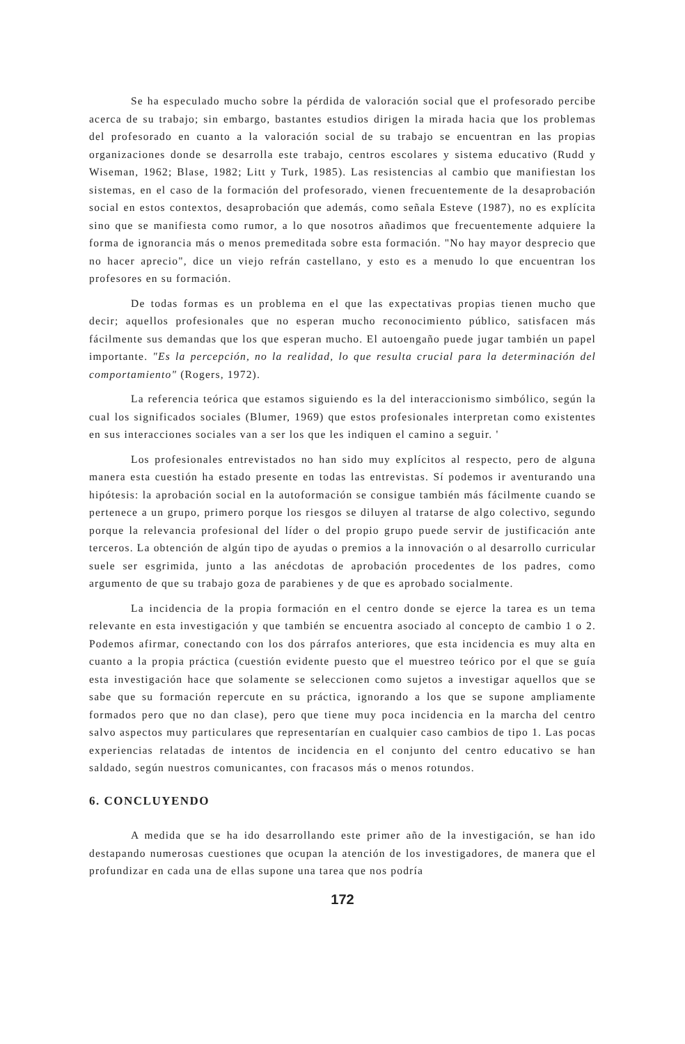Se ha especulado mucho sobre la pérdida de valoración social que el profesorado percibe acerca de su trabajo; sin embargo, bastantes estudios dirigen la mirada hacia que los problemas del profesorado en cuanto a la valoración social de su trabajo se encuentran en las propias organizaciones donde se desarrolla este trabajo, centros escolares y sistema educativo (Rudd y Wiseman, 1962; Blase, 1982; Litt y Turk, 1985). Las resistencias al cambio que manifiestan los sistemas, en el caso de la formación del profesorado, vienen frecuentemente de la desaprobación social en estos contextos, desaprobación que además, como señala Esteve (1987), no es explícita sino que se manifiesta como rumor, a lo que nosotros añadimos que frecuentemente adquiere la forma de ignorancia más o menos premeditada sobre esta formación. "No hay mayor desprecio que no hacer aprecio", dice un viejo refrán castellano, y esto es a menudo lo que encuentran los profesores en su formación.
De todas formas es un problema en el que las expectativas propias tienen mucho que decir; aquellos profesionales que no esperan mucho reconocimiento público, satisfacen más fácilmente sus demandas que los que esperan mucho. El autoengaño puede jugar también un papel importante. "Es la percepción, no la realidad, lo que resulta crucial para la determinación del comportamiento" (Rogers, 1972).
La referencia teórica que estamos siguiendo es la del interaccionismo simbólico, según la cual los significados sociales (Blumer, 1969) que estos profesionales interpretan como existentes en sus interacciones sociales van a ser los que les indiquen el camino a seguir. '
Los profesionales entrevistados no han sido muy explícitos al respecto, pero de alguna manera esta cuestión ha estado presente en todas las entrevistas. Sí podemos ir aventurando una hipótesis: la aprobación social en la autoformación se consigue también más fácilmente cuando se pertenece a un grupo, primero porque los riesgos se diluyen al tratarse de algo colectivo, segundo porque la relevancia profesional del líder o del propio grupo puede servir de justificación ante terceros. La obtención de algún tipo de ayudas o premios a la innovación o al desarrollo curricular suele ser esgrimida, junto a las anécdotas de aprobación procedentes de los padres, como argumento de que su trabajo goza de parabienes y de que es aprobado socialmente.
La incidencia de la propia formación en el centro donde se ejerce la tarea es un tema relevante en esta investigación y que también se encuentra asociado al concepto de cambio 1 o 2. Podemos afirmar, conectando con los dos párrafos anteriores, que esta incidencia es muy alta en cuanto a la propia práctica (cuestión evidente puesto que el muestreo teórico por el que se guía esta investigación hace que solamente se seleccionen como sujetos a investigar aquellos que se sabe que su formación repercute en su práctica, ignorando a los que se supone ampliamente formados pero que no dan clase), pero que tiene muy poca incidencia en la marcha del centro salvo aspectos muy particulares que representarían en cualquier caso cambios de tipo 1. Las pocas experiencias relatadas de intentos de incidencia en el conjunto del centro educativo se han saldado, según nuestros comunicantes, con fracasos más o menos rotundos.
6. CONCLUYENDO
A medida que se ha ido desarrollando este primer año de la investigación, se han ido destapando numerosas cuestiones que ocupan la atención de los investigadores, de manera que el profundizar en cada una de ellas supone una tarea que nos podría
172